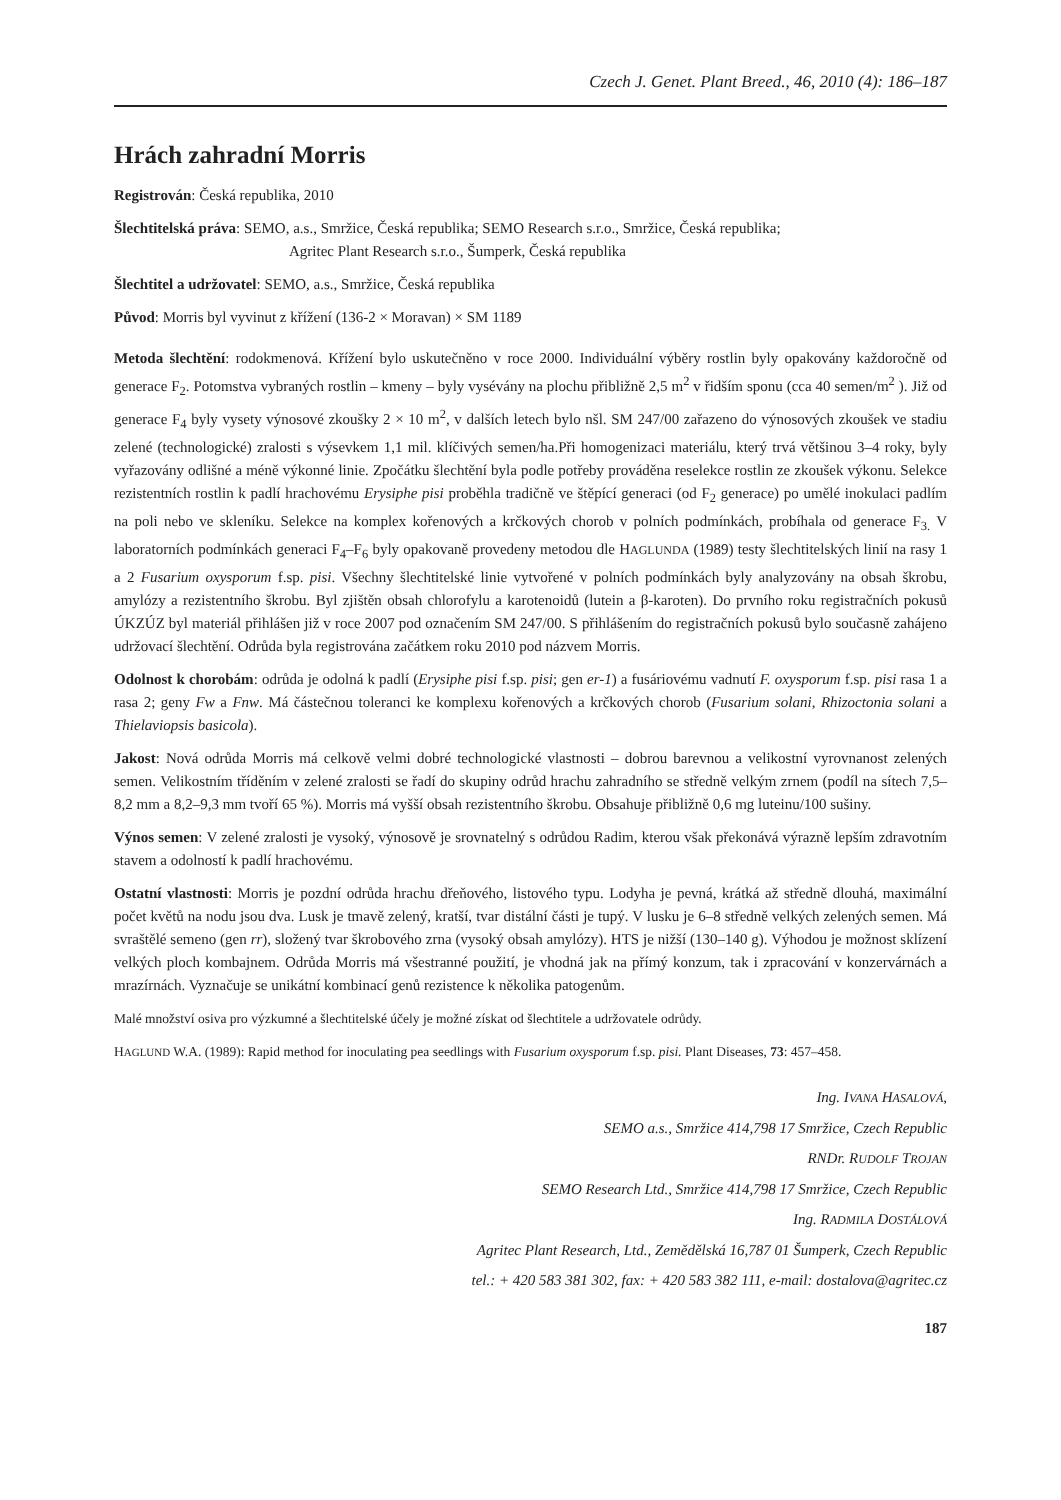Czech J. Genet. Plant Breed., 46, 2010 (4): 186–187
Hrách zahradní Morris
Registrován: Česká republika, 2010
Šlechtitelská práva: SEMO, a.s., Smržice, Česká republika; SEMO Research s.r.o., Smržice, Česká republika;
Agritec Plant Research s.r.o., Šumperk, Česká republika
Šlechtitel a udržovatel: SEMO, a.s., Smržice, Česká republika
Původ: Morris byl vyvinut z křížení (136-2 × Moravan) × SM 1189
Metoda šlechtění: rodokmenová. Křížení bylo uskutečněno v roce 2000. Individuální výběry rostlin byly opakovány každoročně od generace F<sub>2</sub>. Potomstva vybraných rostlin – kmeny – byly vysévány na plochu přibližně 2,5 m<sup>2</sup> v řidším sponu (cca 40 semen/m<sup>2</sup> ). Již od generace F<sub>4</sub> byly vysety výnosové zkoušky 2 × 10 m<sup>2</sup>, v dalších letech bylo nšl. SM 247/00 zařazeno do výnosových zkoušek ve stadiu zelené (technologické) zralosti s výsevkem 1,1 mil. klíčivých semen/ha.Při homogenizaci materiálu, který trvá většinou 3–4 roky, byly vyřazovány odlišné a méně výkonné linie. Zpočátku šlechtění byla podle potřeby prováděna reselekce rostlin ze zkoušek výkonu. Selekce rezistentních rostlin k padlí hrachovému Erysiphe pisi proběhla tradičně ve štěpící generaci (od F<sub>2</sub> generace) po umělé inokulaci padlím na poli nebo ve skleníku. Selekce na komplex kořenových a krčkových chorob v polních podmínkách, probíhala od generace F<sub>3.</sub> V laboratorních podmínkách generaci F<sub>4</sub>–F<sub>6</sub> byly opakovaně provedeny metodou dle HAGLUNDA (1989) testy šlechtitelských linií na rasy 1 a 2 Fusarium oxysporum f.sp. pisi. Všechny šlechtitelské linie vytvořené v polních podmínkách byly analyzovány na obsah škrobu, amylózy a rezistentního škrobu. Byl zjištěn obsah chlorofylu a karotenoidů (lutein a β-karoten). Do prvního roku registračních pokusů ÚKZÚZ byl materiál přihlášen již v roce 2007 pod označením SM 247/00. S přihlášením do registračních pokusů bylo současně zahájeno udržovací šlechtění. Odrůda byla registrována začátkem roku 2010 pod názvem Morris.
Odolnost k chorobám: odrůda je odolná k padlí (Erysiphe pisi f.sp. pisi; gen er-1) a fusáriovému vadnutí F. oxysporum f.sp. pisi rasa 1 a rasa 2; geny Fw a Fnw. Má částečnou toleranci ke komplexu kořenových a krčkových chorob (Fusarium solani, Rhizoctonia solani a Thielaviopsis basicola).
Jakost: Nová odrůda Morris má celkově velmi dobré technologické vlastnosti – dobrou barevnou a velikostní vyrovnanost zelených semen. Velikostním tříděním v zelené zralosti se řadí do skupiny odrůd hrachu zahradního se středně velkým zrnem (podíl na sítech 7,5–8,2 mm a 8,2–9,3 mm tvoří 65 %). Morris má vyšší obsah rezistentního škrobu. Obsahuje přibližně 0,6 mg luteinu/100 sušiny.
Výnos semen: V zelené zralosti je vysoký, výnosově je srovnatelný s odrůdou Radim, kterou však překonává výrazně lepším zdravotním stavem a odolností k padlí hrachovému.
Ostatní vlastnosti: Morris je pozdní odrůda hrachu dřeňového, listového typu. Lodyha je pevná, krátká až středně dlouhá, maximální počet květů na nodu jsou dva. Lusk je tmavě zelený, kratší, tvar distální části je tupý. V lusku je 6–8 středně velkých zelených semen. Má svraštělé semeno (gen rr), složený tvar škrobového zrna (vysoký obsah amylózy). HTS je nižší (130–140 g). Výhodou je možnost sklízení velkých ploch kombajnem. Odrůda Morris má všestranné použití, je vhodná jak na přímý konzum, tak i zpracování v konzervárnách a mrazírnách. Vyznačuje se unikátní kombinací genů rezistence k několika patogenům.
Malé množství osiva pro výzkumné a šlechtitelské účely je možné získat od šlechtitele a udržovatele odrůdy.
HAGLUND W.A. (1989): Rapid method for inoculating pea seedlings with Fusarium oxysporum f.sp. pisi. Plant Diseases, 73: 457–458.
Ing. IVANA HASALOVÁ,
SEMO a.s., Smržice 414,798 17 Smržice, Czech Republic
RNDr. RUDOLF TROJAN
SEMO Research Ltd., Smržice 414,798 17 Smržice, Czech Republic
Ing. RADMILA DOSTÁLOVÁ
Agritec Plant Research, Ltd., Zemědělská 16,787 01 Šumperk, Czech Republic
tel.: + 420 583 381 302, fax: + 420 583 382 111, e-mail: dostalova@agritec.cz
187